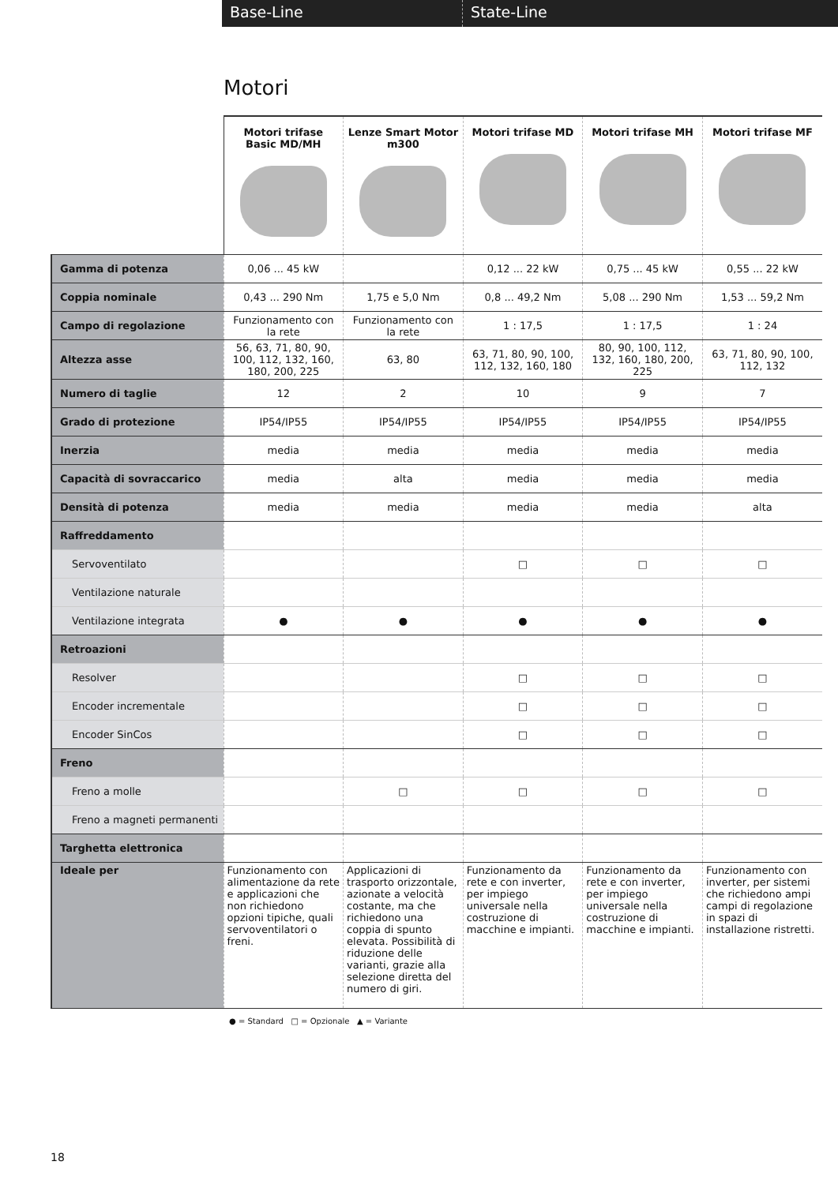Base-Line State-Line
Motori
| | Motori trifase Basic MD/MH | Lenze Smart Motor m300 | Motori trifase MD | Motori trifase MH | Motori trifase MF |
| --- | --- | --- | --- | --- | --- |
| Gamma di potenza | 0,06 ... 45 kW | | 0,12 ... 22 kW | 0,75 ... 45 kW | 0,55 ... 22 kW |
| Coppia nominale | 0,43 ... 290 Nm | 1,75 e 5,0 Nm | 0,8 ... 49,2 Nm | 5,08 ... 290 Nm | 1,53 ... 59,2 Nm |
| Campo di regolazione | Funzionamento con la rete | Funzionamento con la rete | 1 : 17,5 | 1 : 17,5 | 1 : 24 |
| Altezza asse | 56, 63, 71, 80, 90, 100, 112, 132, 160, 180, 200, 225 | 63, 80 | 63, 71, 80, 90, 100, 112, 132, 160, 180 | 80, 90, 100, 112, 132, 160, 180, 200, 225 | 63, 71, 80, 90, 100, 112, 132 |
| Numero di taglie | 12 | 2 | 10 | 9 | 7 |
| Grado di protezione | IP54/IP55 | IP54/IP55 | IP54/IP55 | IP54/IP55 | IP54/IP55 |
| Inerzia | media | media | media | media | media |
| Capacità di sovraccarico | media | alta | media | media | media |
| Densità di potenza | media | media | media | media | alta |
| Raffreddamento | | | | | |
| Servoventilato | | | □ | □ | □ |
| Ventilazione naturale | | | | | |
| Ventilazione integrata | ● | ● | ● | ● | ● |
| Retroazioni | | | | | |
| Resolver | | | □ | □ | □ |
| Encoder incrementale | | | □ | □ | □ |
| Encoder SinCos | | | □ | □ | □ |
| Freno | | | | | |
| Freno a molle | | □ | □ | □ | □ |
| Freno a magneti permanenti | | | | | |
| Targhetta elettronica | | | | | |
| Ideale per | Funzionamento con alimentazione da rete e applicazioni che non richiedono opzioni tipiche, quali servoventilatori o freni. | Applicazioni di trasporto orizzontale, azionate a velocità costante, ma che richiedono una coppia di spunto elevata. Possibilità di riduzione delle varianti, grazie alla selezione diretta del numero di giri. | Funzionamento da rete e con inverter, per impiego universale nella costruzione di macchine e impianti. | Funzionamento da rete e con inverter, per impiego universale nella costruzione di macchine e impianti. | Funzionamento con inverter, per sistemi che richiedono ampi campi di regolazione in spazi di installazione ristretti. |
● = Standard □ = Opzionale ▲ = Variante
18